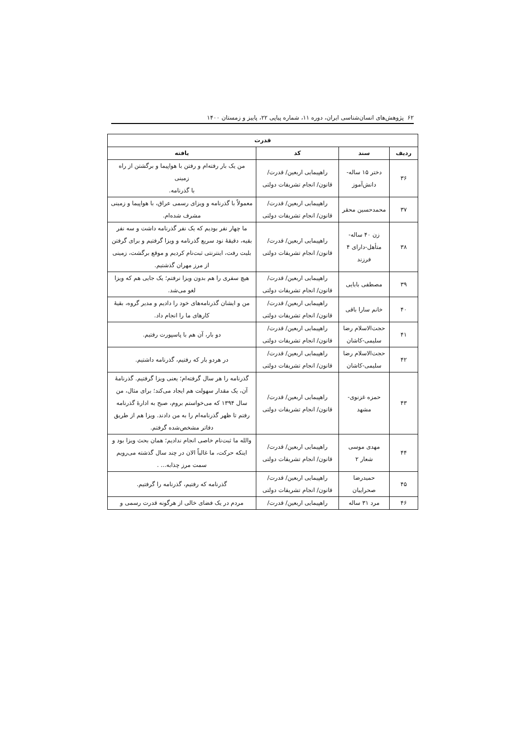۶۲ پژوهش‌های انسان‌شناسی ایران، دوره ۱۱، شماره پیاپی ۲۲، پاییز و زمستان ۱۴۰۰
| قدرت | | | |
| --- | --- | --- | --- |
| ردیف | سند | کد | یافته |
| ۳۶ | دختر ۱۵ ساله-دانش‌آموز | راهپیمایی اربعین/ قدرت/ قانون/ انجام تشریفات دولتی | من یک بار رفته‌ام و رفتن با هواپیما و برگشتن از راه زمینی با گذرنامه. |
| ۳۷ | محمدحسین محقر | راهپیمایی اربعین/ قدرت/ قانون/ انجام تشریفات دولتی | معمولاً با گذرنامه و ویزای رسمی عراق، با هواپیما و زمینی مشرف شده‌ام. |
| ۳۸ | زن ۴۰ ساله-متأهل-دارای ۴ فرزند | راهپیمایی اربعین/ قدرت/ قانون/ انجام تشریفات دولتی | ما چهار نفر بودیم که یک نفر گذرنامه داشت و سه نفر بقیه، دقیقهٔ نود سریع گذرنامه و ویزا گرفتیم و برای گرفتن بلیت رفت، اینترنتی ثبت‌نام کردیم و موقع برگشت، زمینی از مرز مهران گذشتیم. |
| ۳۹ | مصطفی بابایی | راهپیمایی اربعین/ قدرت/ قانون/ انجام تشریفات دولتی | هیچ سفری را هم بدون ویزا نرفتم؛ یک جایی هم که ویزا لغو می‌شد. |
| ۴۰ | خانم سارا باقی | راهپیمایی اربعین/ قدرت/ قانون/ انجام تشریفات دولتی | من و ایشان گذرنامه‌های خود را دادیم و مدیر گروه، بقیهٔ کارهای ما را انجام داد. |
| ۴۱ | حجت‌الاسلام رضا سلیمی-کاشان | راهپیمایی اربعین/ قدرت/ قانون/ انجام تشریفات دولتی | دو بار، آن هم با پاسپورت رفتیم. |
| ۴۲ | حجت‌الاسلام رضا سلیمی-کاشان | راهپیمایی اربعین/ قدرت/ قانون/ انجام تشریفات دولتی | در هردو بار که رفتیم، گذرنامه داشتیم. |
| ۴۳ | حمزه غزنوی-مشهد | راهپیمایی اربعین/ قدرت/ قانون/ انجام تشریفات دولتی | گذرنامه را هر سال گرفته‌ام؛ یعنی ویزا گرفتیم. گذرنامهٔ آن، یک مقدار سهولت هم ایجاد می‌کند؛ برای مثال، من سال ۱۳۹۴ که می‌خواستم بروم، صبح به ادارهٔ گذرنامه رفتم تا ظهر گذرنامه‌ام را به من دادند. ویزا هم از طریق دفاتر مشخص‌شده گرفتم. |
| ۴۴ | مهدی موسی شعار ۲ | راهپیمایی اربعین/ قدرت/ قانون/ انجام تشریفات دولتی | والله ما ثبت‌نام خاصی انجام ندادیم؛ همان بحث ویزا بود و اینکه حرکت، ما غالباً الان در چند سال گذشته می‌رویم سمت مرز چذابه... . |
| ۴۵ | حمیدرضا صحراییان | راهپیمایی اربعین/ قدرت/ قانون/ انجام تشریفات دولتی | گذرنامه که رفتیم، گذرنامه را گرفتیم. |
| ۴۶ | مرد ۳۱ ساله | راهپیمایی اربعین/ قدرت/ | مردم در یک فضای خالی از هرگونه قدرت رسمی و |